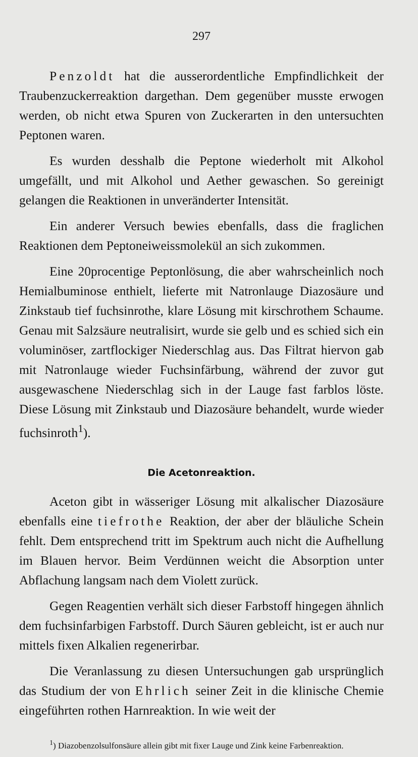297
Penzoldt hat die ausserordentliche Empfindlichkeit der Traubenzuckerreaktion dargethan. Dem gegenüber musste erwogen werden, ob nicht etwa Spuren von Zuckerarten in den untersuchten Peptonen waren.
Es wurden desshalb die Peptone wiederholt mit Alkohol umgefällt, und mit Alkohol und Aether gewaschen. So gereinigt gelangen die Reaktionen in unveränderter Intensität.
Ein anderer Versuch bewies ebenfalls, dass die fraglichen Reaktionen dem Peptoneiweissmolekül an sich zukommen.
Eine 20procentige Peptonlösung, die aber wahrscheinlich noch Hemialbuminose enthielt, lieferte mit Natronlauge Diazosäure und Zinkstaub tief fuchsinrothe, klare Lösung mit kirschrothem Schaume. Genau mit Salzsäure neutralisirt, wurde sie gelb und es schied sich ein voluminöser, zartflockiger Niederschlag aus. Das Filtrat hiervon gab mit Natronlauge wieder Fuchsinfärbung, während der zuvor gut ausgewaschene Niederschlag sich in der Lauge fast farblos löste. Diese Lösung mit Zinkstaub und Diazosäure behandelt, wurde wieder fuchsinroth<sup>1</sup>).
Die Acetonreaktion.
Aceton gibt in wässeriger Lösung mit alkalischer Diazosäure ebenfalls eine tiefrothe Reaktion, der aber der bläuliche Schein fehlt. Dem entsprechend tritt im Spektrum auch nicht die Aufhellung im Blauen hervor. Beim Verdünnen weicht die Absorption unter Abflachung langsam nach dem Violett zurück.
Gegen Reagentien verhält sich dieser Farbstoff hingegen ähnlich dem fuchsinfarbigen Farbstoff. Durch Säuren gebleicht, ist er auch nur mittels fixen Alkalien regenerirbar.
Die Veranlassung zu diesen Untersuchungen gab ursprünglich das Studium der von Ehrlich seiner Zeit in die klinische Chemie eingeführten rothen Harnreaktion. In wie weit der
<sup>1</sup>) Diazobenzolsulfonsäure allein gibt mit fixer Lauge und Zink keine Farbenreaktion.